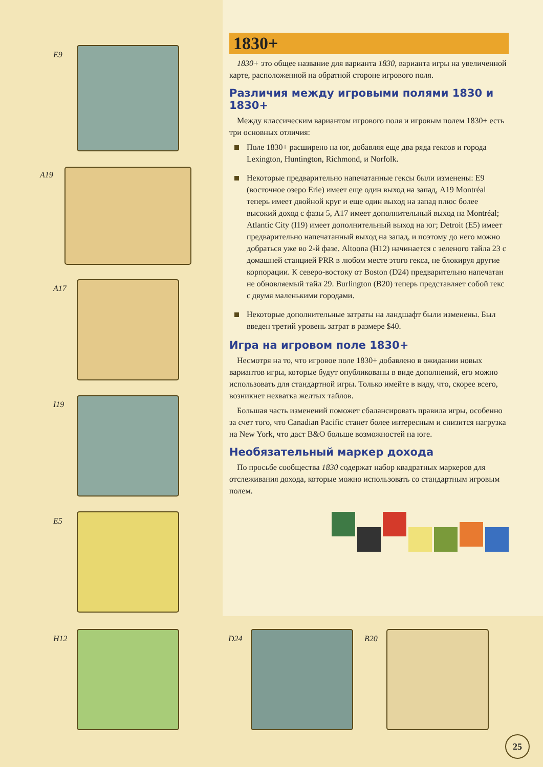E9
A19
A17
I19
E5
1830+
1830+ это общее название для варианта 1830, варианта игры на увеличенной карте, расположенной на обратной стороне игрового поля.
Различия между игровыми полями 1830 и 1830+
Между классическим вариантом игрового поля и игровым полем 1830+ есть три основных отличия:
Поле 1830+ расширено на юг, добавляя еще два ряда гексов и города Lexington, Huntington, Richmond, и Norfolk.
Некоторые предварительно напечатанные гексы были изменены: E9 (восточное озеро Erie) имеет еще один выход на запад, A19 Montréal теперь имеет двойной круг и еще один выход на запад плюс более высокий доход с фазы 5, A17 имеет дополнительный выход на Montréal; Atlantic City (I19) имеет дополнительный выход на юг; Detroit (E5) имеет предварительно напечатанный выход на запад, и поэтому до него можно добраться уже во 2-й фазе. Altoona (H12) начинается с зеленого тайла 23 с домашней станцией PRR в любом месте этого гекса, не блокируя другие корпорации. К северо-востоку от Boston (D24) предварительно напечатан не обновляемый тайл 29. Burlington (B20) теперь представляет собой гекс с двумя маленькими городами.
Некоторые дополнительные затраты на ландшафт были изменены. Был введен третий уровень затрат в размере $40.
Игра на игровом поле 1830+
Несмотря на то, что игровое поле 1830+ добавлено в ожидании новых вариантов игры, которые будут опубликованы в виде дополнений, его можно использовать для стандартной игры. Только имейте в виду, что, скорее всего, возникнет нехватка желтых тайлов.
Большая часть изменений поможет сбалансировать правила игры, особенно за счет того, что Canadian Pacific станет более интересным и снизится нагрузка на New York, что даст B&O больше возможностей на юге.
Необязательный маркер дохода
По просьбе сообщества 1830 содержат набор квадратных маркеров для отслеживания дохода, которые можно использовать со стандартным игровым полем.
H12 D24 B20
25